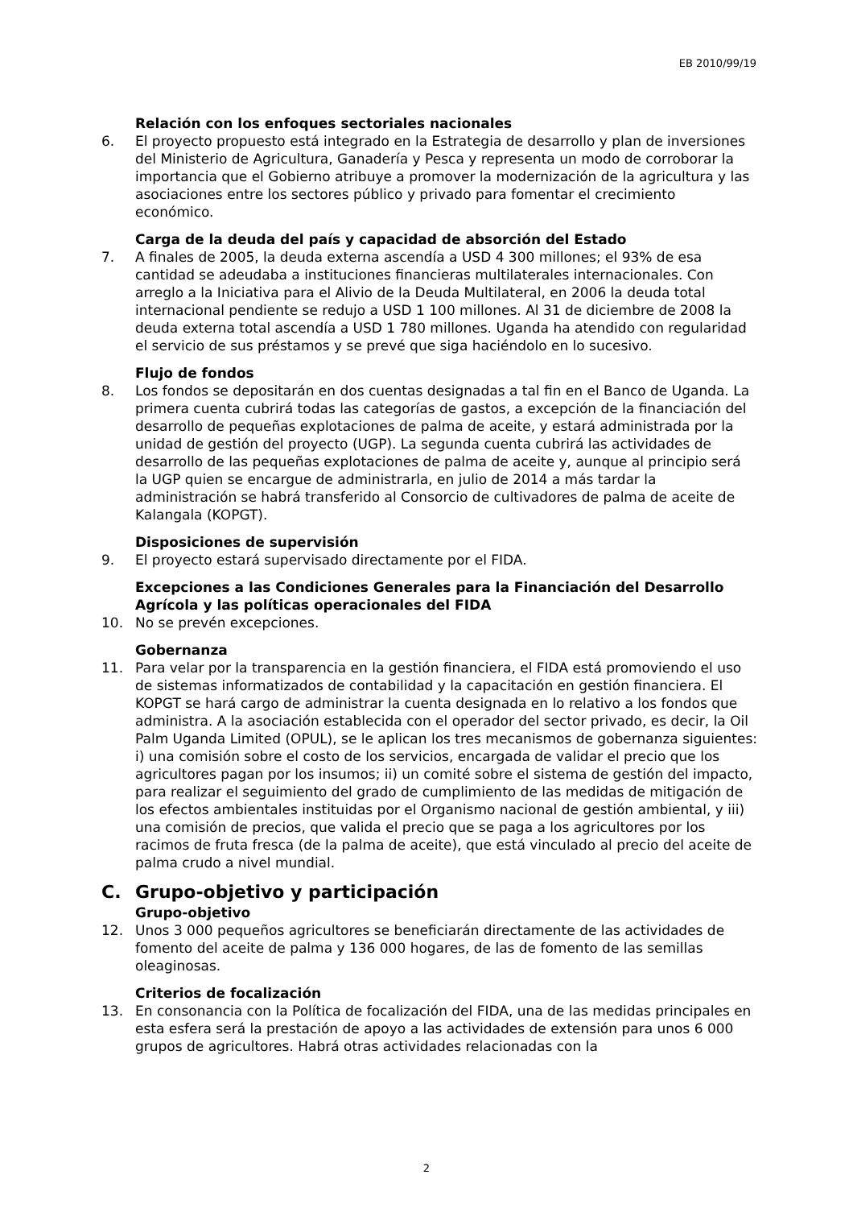EB 2010/99/19
Relación con los enfoques sectoriales nacionales
6. El proyecto propuesto está integrado en la Estrategia de desarrollo y plan de inversiones del Ministerio de Agricultura, Ganadería y Pesca y representa un modo de corroborar la importancia que el Gobierno atribuye a promover la modernización de la agricultura y las asociaciones entre los sectores público y privado para fomentar el crecimiento económico.
Carga de la deuda del país y capacidad de absorción del Estado
7. A finales de 2005, la deuda externa ascendía a USD 4 300 millones; el 93% de esa cantidad se adeudaba a instituciones financieras multilaterales internacionales. Con arreglo a la Iniciativa para el Alivio de la Deuda Multilateral, en 2006 la deuda total internacional pendiente se redujo a USD 1 100 millones. Al 31 de diciembre de 2008 la deuda externa total ascendía a USD 1 780 millones. Uganda ha atendido con regularidad el servicio de sus préstamos y se prevé que siga haciéndolo en lo sucesivo.
Flujo de fondos
8. Los fondos se depositarán en dos cuentas designadas a tal fin en el Banco de Uganda. La primera cuenta cubrirá todas las categorías de gastos, a excepción de la financiación del desarrollo de pequeñas explotaciones de palma de aceite, y estará administrada por la unidad de gestión del proyecto (UGP). La segunda cuenta cubrirá las actividades de desarrollo de las pequeñas explotaciones de palma de aceite y, aunque al principio será la UGP quien se encargue de administrarla, en julio de 2014 a más tardar la administración se habrá transferido al Consorcio de cultivadores de palma de aceite de Kalangala (KOPGT).
Disposiciones de supervisión
9. El proyecto estará supervisado directamente por el FIDA.
Excepciones a las Condiciones Generales para la Financiación del Desarrollo Agrícola y las políticas operacionales del FIDA
10. No se prevén excepciones.
Gobernanza
11. Para velar por la transparencia en la gestión financiera, el FIDA está promoviendo el uso de sistemas informatizados de contabilidad y la capacitación en gestión financiera. El KOPGT se hará cargo de administrar la cuenta designada en lo relativo a los fondos que administra. A la asociación establecida con el operador del sector privado, es decir, la Oil Palm Uganda Limited (OPUL), se le aplican los tres mecanismos de gobernanza siguientes: i) una comisión sobre el costo de los servicios, encargada de validar el precio que los agricultores pagan por los insumos; ii) un comité sobre el sistema de gestión del impacto, para realizar el seguimiento del grado de cumplimiento de las medidas de mitigación de los efectos ambientales instituidas por el Organismo nacional de gestión ambiental, y iii) una comisión de precios, que valida el precio que se paga a los agricultores por los racimos de fruta fresca (de la palma de aceite), que está vinculado al precio del aceite de palma crudo a nivel mundial.
C. Grupo-objetivo y participación
Grupo-objetivo
12. Unos 3 000 pequeños agricultores se beneficiarán directamente de las actividades de fomento del aceite de palma y 136 000 hogares, de las de fomento de las semillas oleaginosas.
Criterios de focalización
13. En consonancia con la Política de focalización del FIDA, una de las medidas principales en esta esfera será la prestación de apoyo a las actividades de extensión para unos 6 000 grupos de agricultores. Habrá otras actividades relacionadas con la
2